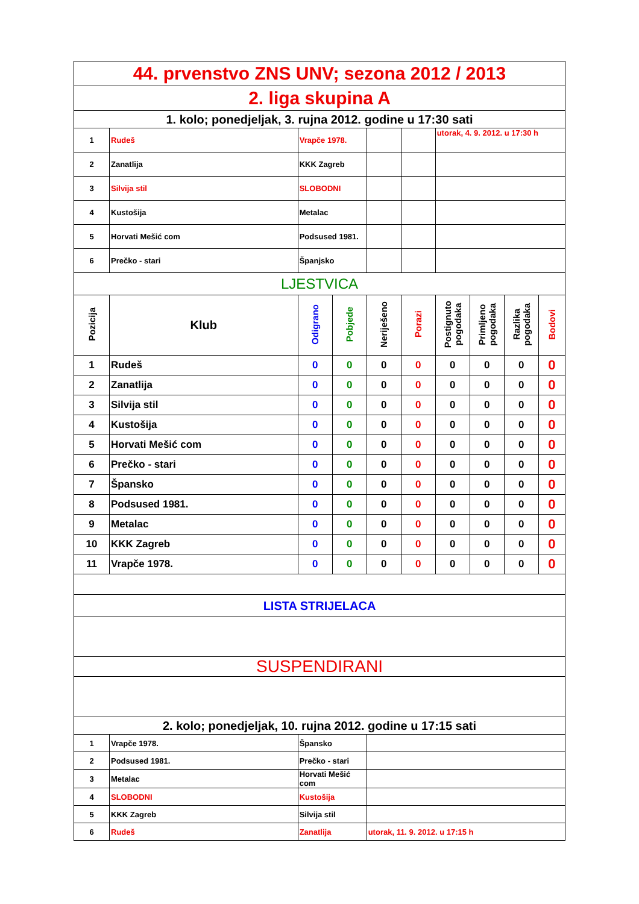| 44. prvenstvo ZNS UNV; sezona 2012 / 2013 | | | | | | | | | |
| 2. liga skupina A | | | | | | | | | |
| 1. kolo; ponedjeljak, 3. rujna 2012. godine u 17:30 sati | | | | | | | | | |
| 1 | Rudeš | Vrapče 1978. | | | | utorak, 4. 9. 2012. u 17:30 h | | | |
| 2 | Zanatlija | KKK Zagreb | | | | | | | |
| 3 | Silvija stil | SLOBODNI | | | | | | | |
| 4 | Kustošija | Metalac | | | | | | | |
| 5 | Horvati Mešić com | Podsused 1981. | | | | | | | |
| 6 | Prečko - stari | Španjsko | | | | | | | |
| LJESTVICA | | | | | | | | | |
| Pozicija | Klub | Odigrano | Pobjede | Neriješeno | Porazi | Postignuto pogodaka | Primljeno pogodaka | Razlika pogodaka | Bodovi |
| 1 | Rudeš | 0 | 0 | 0 | 0 | 0 | 0 | 0 | 0 |
| 2 | Zanatlija | 0 | 0 | 0 | 0 | 0 | 0 | 0 | 0 |
| 3 | Silvija stil | 0 | 0 | 0 | 0 | 0 | 0 | 0 | 0 |
| 4 | Kustošija | 0 | 0 | 0 | 0 | 0 | 0 | 0 | 0 |
| 5 | Horvati Mešić com | 0 | 0 | 0 | 0 | 0 | 0 | 0 | 0 |
| 6 | Prečko - stari | 0 | 0 | 0 | 0 | 0 | 0 | 0 | 0 |
| 7 | Špansko | 0 | 0 | 0 | 0 | 0 | 0 | 0 | 0 |
| 8 | Podsused 1981. | 0 | 0 | 0 | 0 | 0 | 0 | 0 | 0 |
| 9 | Metalac | 0 | 0 | 0 | 0 | 0 | 0 | 0 | 0 |
| 10 | KKK Zagreb | 0 | 0 | 0 | 0 | 0 | 0 | 0 | 0 |
| 11 | Vrapče 1978. | 0 | 0 | 0 | 0 | 0 | 0 | 0 | 0 |
| LISTA STRIJELACA | | | | | | | | | |
| SUSPENDIRANI | | | | | | | | | |
| 2. kolo; ponedjeljak, 10. rujna 2012. godine u 17:15 sati | | | | | | | | | |
| 1 | Vrapče 1978. | Špansko | | | | | | | |
| 2 | Podsused 1981. | Prečko - stari | | | | | | | |
| 3 | Metalac | Horvati Mešić com | | | | | | | |
| 4 | SLOBODNI | Kustošija | | | | | | | |
| 5 | KKK Zagreb | Silvija stil | | | | | | | |
| 6 | Rudeš | Zanatlija | | utorak, 11. 9. 2012. u 17:15 h | | | | | |